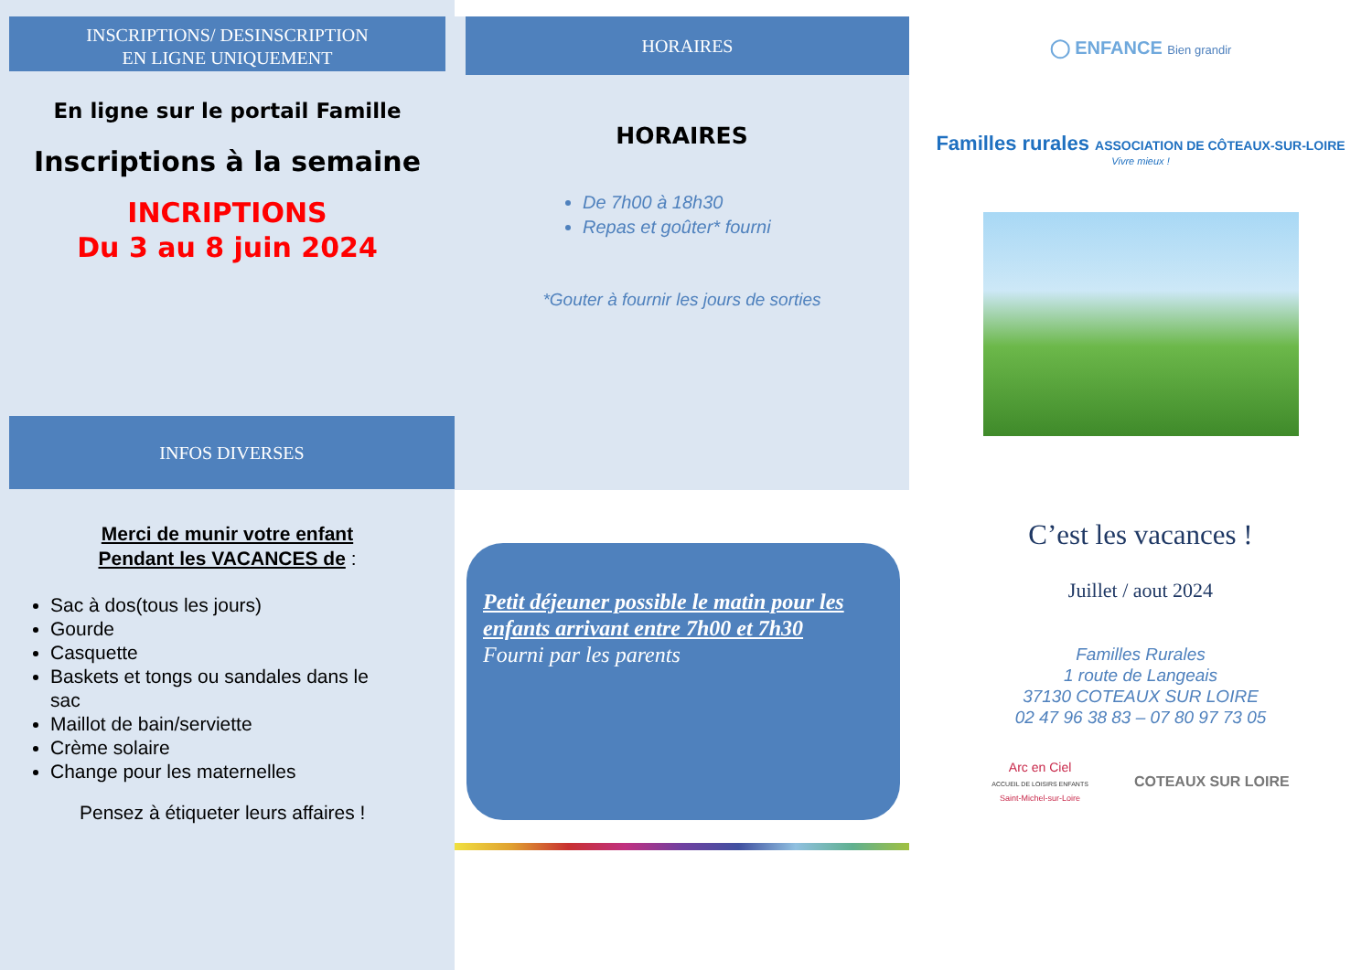INSCRIPTIONS/ DESINSCRIPTION
EN LIGNE UNIQUEMENT
En ligne sur le portail Famille
Inscriptions à la semaine
INCRIPTIONS
Du 3 au 8 juin 2024
INFOS DIVERSES
Merci de munir votre enfant
Pendant les VACANCES de :
Sac à dos(tous les jours)
Gourde
Casquette
Baskets et tongs ou sandales dans le sac
Maillot de bain/serviette
Crème solaire
Change pour les maternelles
Pensez à étiqueter leurs affaires !
HORAIRES
HORAIRES
De 7h00 à 18h30
Repas et goûter* fourni
*Gouter à fournir les jours de sorties
Petit déjeuner possible le matin pour les enfants arrivant entre 7h00 et 7h30
Fourni par les parents
◯ ENFANCE Bien grandir
Familles rurales ASSOCIATION DE CÔTEAUX-SUR-LOIRE
Vivre mieux !
C’est les vacances !
Juillet / aout 2024
Familles Rurales
1 route de Langeais
37130 COTEAUX SUR LOIRE
02 47 96 38 83 – 07 80 97 73 05
Arc en Ciel
ACCUEIL DE LOISIRS ENFANTS
Saint-Michel-sur-Loire
COTEAUX SUR LOIRE